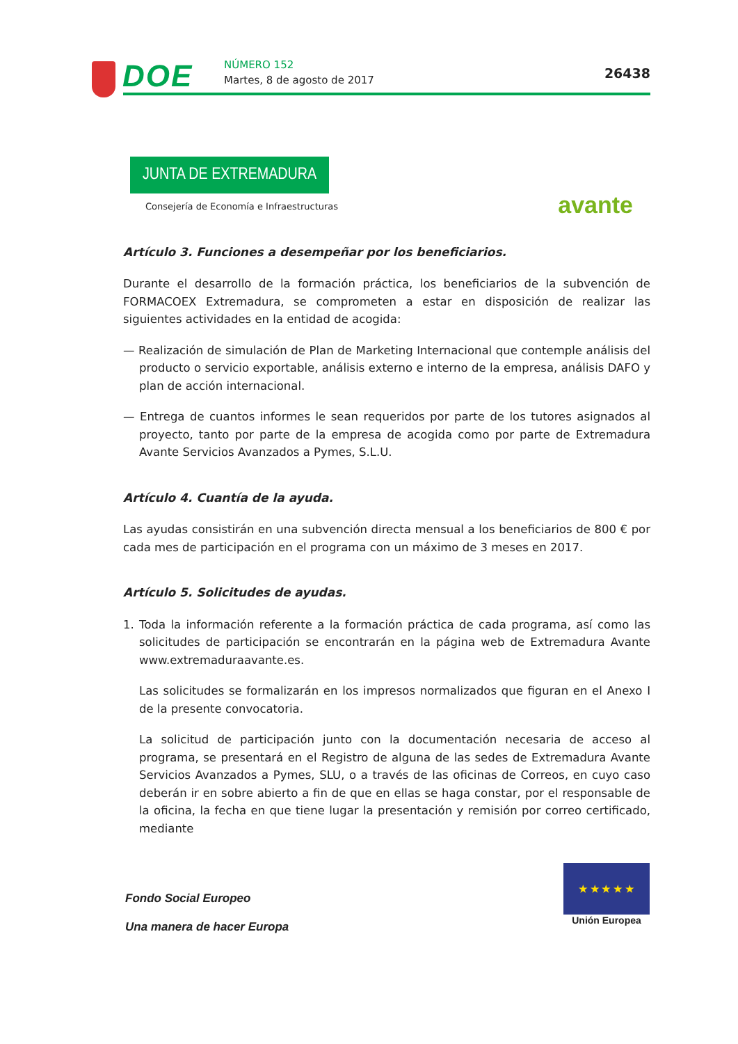DOE NÚMERO 152
Martes, 8 de agosto de 2017 26438
JUNTA DE EXTREMADURA
Consejería de Economía e Infraestructuras
avante
Artículo 3. Funciones a desempeñar por los beneficiarios.
Durante el desarrollo de la formación práctica, los beneficiarios de la subvención de FORMACOEX Extremadura, se comprometen a estar en disposición de realizar las siguientes actividades en la entidad de acogida:
— Realización de simulación de Plan de Marketing Internacional que contemple análisis del producto o servicio exportable, análisis externo e interno de la empresa, análisis DAFO y plan de acción internacional.
— Entrega de cuantos informes le sean requeridos por parte de los tutores asignados al proyecto, tanto por parte de la empresa de acogida como por parte de Extremadura Avante Servicios Avanzados a Pymes, S.L.U.
Artículo 4. Cuantía de la ayuda.
Las ayudas consistirán en una subvención directa mensual a los beneficiarios de 800 € por cada mes de participación en el programa con un máximo de 3 meses en 2017.
Artículo 5. Solicitudes de ayudas.
1. Toda la información referente a la formación práctica de cada programa, así como las solicitudes de participación se encontrarán en la página web de Extremadura Avante www.extremaduraavante.es.
Las solicitudes se formalizarán en los impresos normalizados que figuran en el Anexo I de la presente convocatoria.
La solicitud de participación junto con la documentación necesaria de acceso al programa, se presentará en el Registro de alguna de las sedes de Extremadura Avante Servicios Avanzados a Pymes, SLU, o a través de las oficinas de Correos, en cuyo caso deberán ir en sobre abierto a fin de que en ellas se haga constar, por el responsable de la oficina, la fecha en que tiene lugar la presentación y remisión por correo certificado, mediante
Fondo Social Europeo
Una manera de hacer Europa
★ ★ ★ ★ ★
Unión Europea